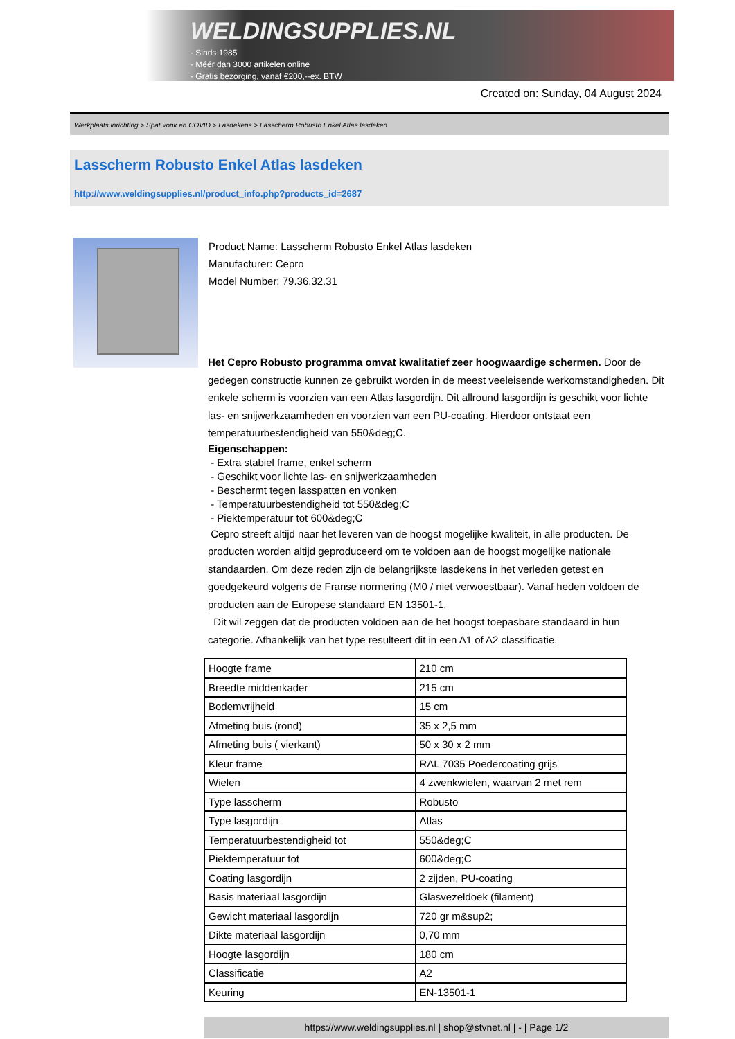WELDINGSUPPLIES.NL
- Sinds 1985
- Méér dan 3000 artikelen online
- Gratis bezorging, vanaf €200,--ex. BTW
Created on: Sunday, 04 August 2024
Werkplaats inrichting > Spat,vonk en COVID > Lasdekens > Lasscherm Robusto Enkel Atlas lasdeken
Lasscherm Robusto Enkel Atlas lasdeken
http://www.weldingsupplies.nl/product_info.php?products_id=2687
Product Name: Lasscherm Robusto Enkel Atlas lasdeken
Manufacturer: Cepro
Model Number: 79.36.32.31
Het Cepro Robusto programma omvat kwalitatief zeer hoogwaardige schermen. Door de gedegen constructie kunnen ze gebruikt worden in de meest veeleisende werkomstandigheden. Dit enkele scherm is voorzien van een Atlas lasgordijn. Dit allround lasgordijn is geschikt voor lichte las- en snijwerkzaamheden en voorzien van een PU-coating. Hierdoor ontstaat een temperatuurbestendigheid van 550&deg;C.
Eigenschappen:
- Extra stabiel frame, enkel scherm
- Geschikt voor lichte las- en snijwerkzaamheden
- Beschermt tegen lasspatten en vonken
- Temperatuurbestendigheid tot 550&deg;C
- Piektemperatuur tot 600&deg;C
Cepro streeft altijd naar het leveren van de hoogst mogelijke kwaliteit, in alle producten. De producten worden altijd geproduceerd om te voldoen aan de hoogst mogelijke nationale standaarden. Om deze reden zijn de belangrijkste lasdekens in het verleden getest en goedgekeurd volgens de Franse normering (M0 / niet verwoestbaar). Vanaf heden voldoen de producten aan de Europese standaard EN 13501-1.
Dit wil zeggen dat de producten voldoen aan de het hoogst toepasbare standaard in hun categorie. Afhankelijk van het type resulteert dit in een A1 of A2 classificatie.
| Hoogte frame | 210 cm |
| Breedte middenkader | 215 cm |
| Bodemvrijheid | 15 cm |
| Afmeting buis (rond) | 35 x 2,5 mm |
| Afmeting buis ( vierkant) | 50 x 30 x 2 mm |
| Kleur frame | RAL 7035 Poedercoating grijs |
| Wielen | 4 zwenkwielen, waarvan 2 met rem |
| Type lasscherm | Robusto |
| Type lasgordijn | Atlas |
| Temperatuurbestendigheid tot | 550&deg;C |
| Piektemperatuur tot | 600&deg;C |
| Coating lasgordijn | 2 zijden, PU-coating |
| Basis materiaal lasgordijn | Glasvezeldoek (filament) |
| Gewicht materiaal lasgordijn | 720 gr m&sup2; |
| Dikte materiaal lasgordijn | 0,70 mm |
| Hoogte lasgordijn | 180 cm |
| Classificatie | A2 |
| Keuring | EN-13501-1 |
https://www.weldingsupplies.nl | shop@stvnet.nl | - | Page 1/2